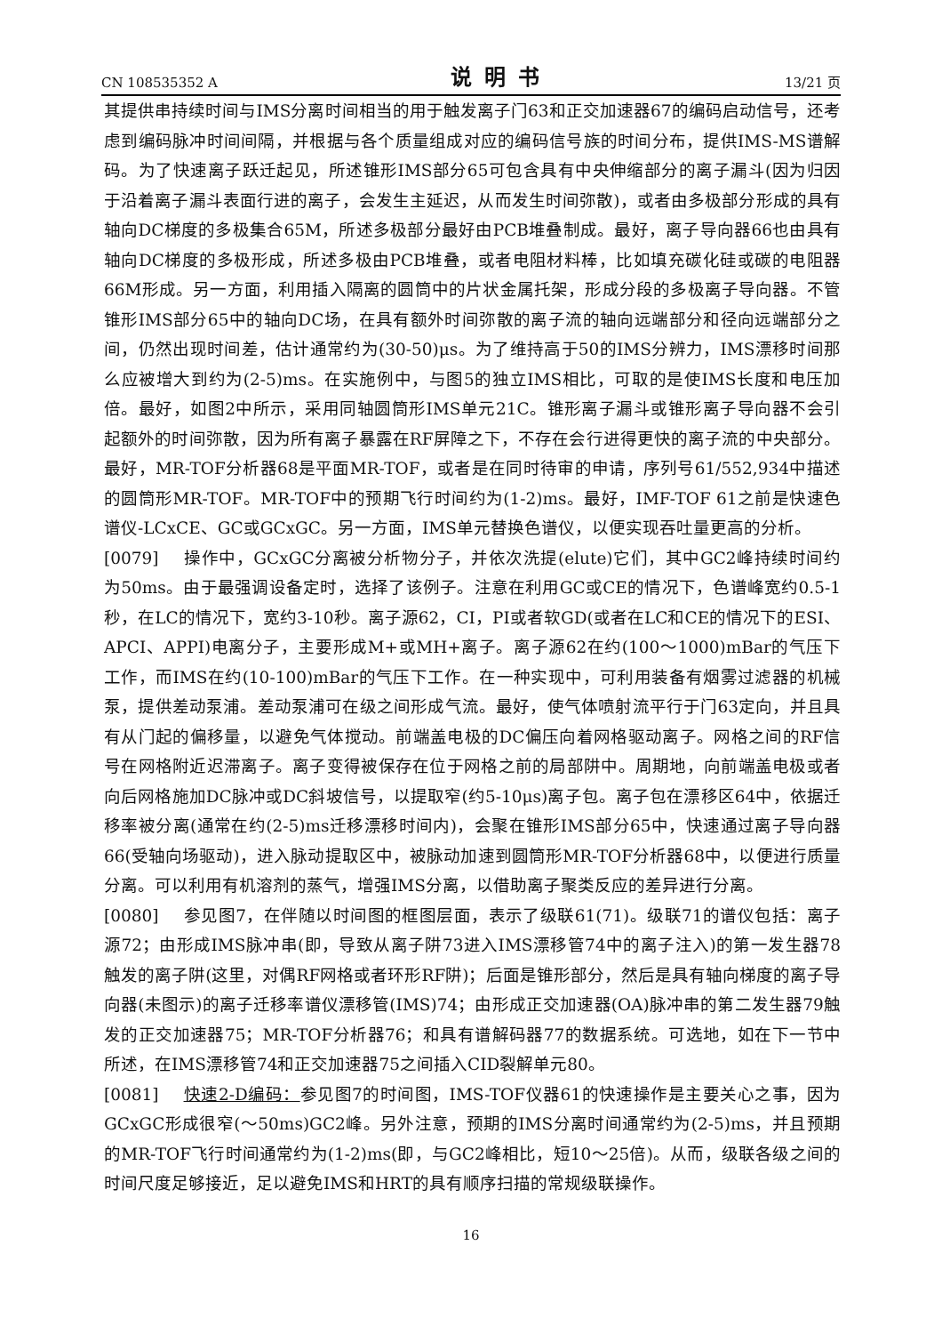CN 108535352 A 说明书 13/21 页
其提供串持续时间与IMS分离时间相当的用于触发离子门63和正交加速器67的编码启动信号，还考虑到编码脉冲时间间隔，并根据与各个质量组成对应的编码信号族的时间分布，提供IMS-MS谱解码。为了快速离子跃迁起见，所述锥形IMS部分65可包含具有中央伸缩部分的离子漏斗(因为归因于沿着离子漏斗表面行进的离子，会发生主延迟，从而发生时间弥散)，或者由多极部分形成的具有轴向DC梯度的多极集合65M，所述多极部分最好由PCB堆叠制成。最好，离子导向器66也由具有轴向DC梯度的多极形成，所述多极由PCB堆叠，或者电阻材料棒，比如填充碳化硅或碳的电阻器66M形成。另一方面，利用插入隔离的圆筒中的片状金属托架，形成分段的多极离子导向器。不管锥形IMS部分65中的轴向DC场，在具有额外时间弥散的离子流的轴向远端部分和径向远端部分之间，仍然出现时间差，估计通常约为(30-50)μs。为了维持高于50的IMS分辨力，IMS漂移时间那么应被增大到约为(2-5)ms。在实施例中，与图5的独立IMS相比，可取的是使IMS长度和电压加倍。最好，如图2中所示，采用同轴圆筒形IMS单元21C。锥形离子漏斗或锥形离子导向器不会引起额外的时间弥散，因为所有离子暴露在RF屏障之下，不存在会行进得更快的离子流的中央部分。最好，MR-TOF分析器68是平面MR-TOF，或者是在同时待审的申请，序列号61/552,934中描述的圆筒形MR-TOF。MR-TOF中的预期飞行时间约为(1-2)ms。最好，IMF-TOF 61之前是快速色谱仪-LCxCE、GC或GCxGC。另一方面，IMS单元替换色谱仪，以便实现吞吐量更高的分析。
[0079] 操作中，GCxGC分离被分析物分子，并依次洗提(elute)它们，其中GC2峰持续时间约为50ms。由于最强调设备定时，选择了该例子。注意在利用GC或CE的情况下，色谱峰宽约0.5-1秒，在LC的情况下，宽约3-10秒。离子源62，CI，PI或者软GD(或者在LC和CE的情况下的ESI、APCI、APPI)电离分子，主要形成M+或MH+离子。离子源62在约(100～1000)mBar的气压下工作，而IMS在约(10-100)mBar的气压下工作。在一种实现中，可利用装备有烟雾过滤器的机械泵，提供差动泵浦。差动泵浦可在级之间形成气流。最好，使气体喷射流平行于门63定向，并且具有从门起的偏移量，以避免气体搅动。前端盖电极的DC偏压向着网格驱动离子。网格之间的RF信号在网格附近迟滞离子。离子变得被保存在位于网格之前的局部阱中。周期地，向前端盖电极或者向后网格施加DC脉冲或DC斜坡信号，以提取窄(约5-10μs)离子包。离子包在漂移区64中，依据迁移率被分离(通常在约(2-5)ms迁移漂移时间内)，会聚在锥形IMS部分65中，快速通过离子导向器66(受轴向场驱动)，进入脉动提取区中，被脉动加速到圆筒形MR-TOF分析器68中，以便进行质量分离。可以利用有机溶剂的蒸气，增强IMS分离，以借助离子聚类反应的差异进行分离。
[0080] 参见图7，在伴随以时间图的框图层面，表示了级联61(71)。级联71的谱仪包括：离子源72；由形成IMS脉冲串(即，导致从离子阱73进入IMS漂移管74中的离子注入)的第一发生器78触发的离子阱(这里，对偶RF网格或者环形RF阱)；后面是锥形部分，然后是具有轴向梯度的离子导向器(未图示)的离子迁移率谱仪漂移管(IMS)74；由形成正交加速器(OA)脉冲串的第二发生器79触发的正交加速器75；MR-TOF分析器76；和具有谱解码器77的数据系统。可选地，如在下一节中所述，在IMS漂移管74和正交加速器75之间插入CID裂解单元80。
[0081] 快速2-D编码：参见图7的时间图，IMS-TOF仪器61的快速操作是主要关心之事，因为GCxGC形成很窄(～50ms)GC2峰。另外注意，预期的IMS分离时间通常约为(2-5)ms，并且预期的MR-TOF飞行时间通常约为(1-2)ms(即，与GC2峰相比，短10～25倍)。从而，级联各级之间的时间尺度足够接近，足以避免IMS和HRT的具有顺序扫描的常规级联操作。
16